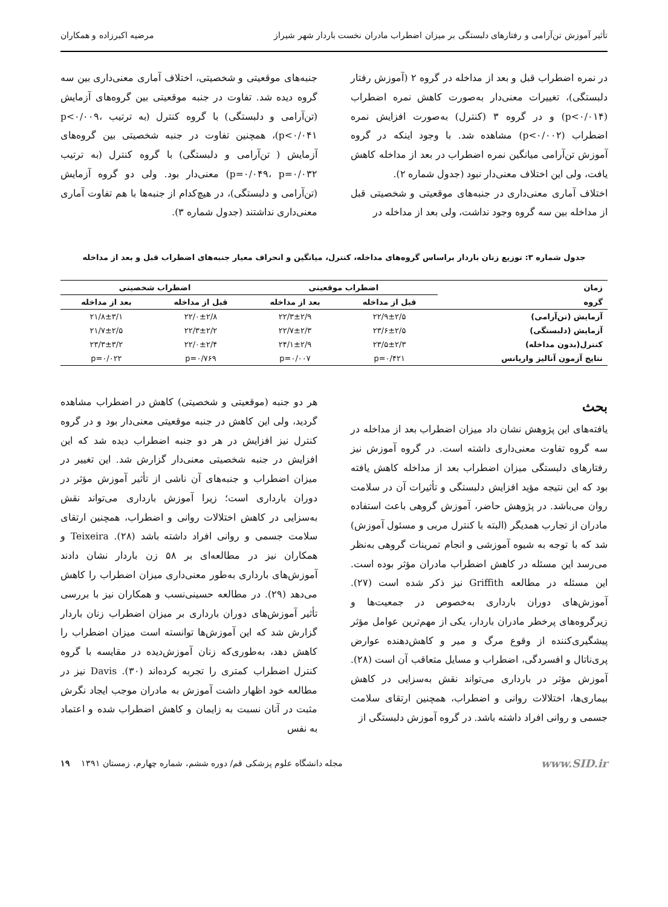تأثیر آموزش تن‌آرامی و رفتارهای دلبستگی بر میزان اضطراب مادران نخست باردار شهر شیراز مرضیه اکبرزاده و همکاران
در نمره اضطراب قبل و بعد از مداخله در گروه ۲ (آموزش رفتار دلبستگی)، تغییرات معنی‌دار به‌صورت کاهش نمره اضطراب (p<۰/۰۱۴) و در گروه ۳ (کنترل) به‌صورت افزایش نمره اضطراب (p<۰/۰۰۲) مشاهده شد. با وجود اینکه در گروه آموزش تن‌آرامی میانگین نمره اضطراب در بعد از مداخله کاهش یافت، ولی این اختلاف معنی‌دار نبود (جدول شماره ۲).
اختلاف آماری معنی‌داری در جنبه‌های موقعیتی و شخصیتی قبل از مداخله بین سه گروه وجود نداشت، ولی بعد از مداخله در
جنبه‌های موقعیتی و شخصیتی، اختلاف آماری معنی‌داری بین سه گروه دیده شد. تفاوت در جنبه موقعیتی بین گروه‌های آزمایش (تن‌آرامی و دلبستگی) با گروه کنترل (به ترتیب p<۰/۰۰۹، p<۰/۰۴۱)، همچنین تفاوت در جنبه شخصیتی بین گروه‌های آزمایش ( تن‌آرامی و دلبستگی) با گروه کنترل (به ترتیب p=۰/۰۴۹، p=۰/۰۳۲) معنی‌دار بود. ولی دو گروه آزمایش (تن‌آرامی و دلبستگی)، در هیچ‌کدام از جنبه‌ها با هم تفاوت آماری معنی‌داری نداشتند (جدول شماره ۳).
جدول شماره ۳: توزیع زنان باردار براساس گروه‌های مداخله، کنترل، میانگین و انحراف معیار جنبه‌های اضطراب قبل و بعد از مداخله
| زمان | اضطراب موقعیتی | | اضطراب شخصیتی | |
| --- | --- | --- | --- | --- |
| گروه | قبل از مداخله | بعد از مداخله | قبل از مداخله | بعد از مداخله |
| آزمایش (تن‌آرامی) | ۲۲/۹±۲/۵ | ۲۲/۳±۲/۹ | ۲۲/۰±۲/۸ | ۲۱/۸±۳/۱ |
| آزمایش (دلبستگی) | ۲۳/۶±۲/۵ | ۲۲/۷±۲/۳ | ۲۲/۳±۲/۲ | ۲۱/۷±۲/۵ |
| کنترل(بدون مداخله) | ۲۳/۵±۲/۳ | ۲۴/۱±۲/۹ | ۲۲/۰±۲/۴ | ۲۳/۳±۳/۲ |
| نتایج آزمون آنالیز واریانس | p=۰/۴۲۱ | p=۰/۰۰۷ | p=۰/۷۶۹ | p=۰/۰۲۲ |
بحث
یافته‌های این پژوهش نشان داد میزان اضطراب بعد از مداخله در سه گروه تفاوت معنی‌داری داشته است. در گروه آموزش نیز رفتارهای دلبستگی میزان اضطراب بعد از مداخله کاهش یافته بود که این نتیجه مؤید افزایش دلبستگی و تأثیرات آن در سلامت روان می‌باشد. در پژوهش حاضر، آموزش گروهی باعث استفاده مادران از تجارب همدیگر (البته با کنترل مربی و مسئول آموزش) شد که با توجه به شیوه آموزشی و انجام تمرینات گروهی به‌نظر می‌رسد این مسئله در کاهش اضطراب مادران مؤثر بوده است. این مسئله در مطالعه Griffith نیز ذکر شده است (۲۷). آموزش‌های دوران بارداری به‌خصوص در جمعیت‌ها و زیرگروه‌های پرخطر مادران باردار، یکی از مهم‌ترین عوامل مؤثر پیشگیری‌کننده از وقوع مرگ و میر و کاهش‌دهنده عوارض پری‌ناتال و افسردگی، اضطراب و مسایل متعاقب آن است (۲۸). آموزش مؤثر در بارداری می‌تواند نقش به‌سزایی در کاهش بیماری‌ها، اختلالات روانی و اضطراب، همچنین ارتقای سلامت جسمی و روانی افراد داشته باشد. در گروه آموزش دلبستگی از
هر دو جنبه (موقعیتی و شخصیتی) کاهش در اضطراب مشاهده گردید، ولی این کاهش در جنبه موقعیتی معنی‌دار بود و در گروه کنترل نیز افزایش در هر دو جنبه اضطراب دیده شد که این افزایش در جنبه شخصیتی معنی‌دار گزارش شد. این تغییر در میزان اضطراب و جنبه‌های آن ناشی از تأثیر آموزش مؤثر در دوران بارداری است؛ زیرا آموزش بارداری می‌تواند نقش به‌سزایی در کاهش اختلالات روانی و اضطراب، همچنین ارتقای سلامت جسمی و روانی افراد داشته باشد (۲۸). Teixeira و همکاران نیز در مطالعه‌ای بر ۵۸ زن باردار نشان دادند آموزش‌های بارداری به‌طور معنی‌داری میزان اضطراب را کاهش می‌دهد (۲۹). در مطالعه حسینی‌نسب و همکاران نیز با بررسی تأثیر آموزش‌های دوران بارداری بر میزان اضطراب زنان باردار گزارش شد که این آموزش‌ها توانسته است میزان اضطراب را کاهش دهد، به‌طوری‌که زنان آموزش‌دیده در مقایسه با گروه کنترل اضطراب کمتری را تجربه کرده‌اند (۳۰). Davis نیز در مطالعه خود اظهار داشت آموزش به مادران موجب ایجاد نگرش مثبت در آنان نسبت به زایمان و کاهش اضطراب شده و اعتماد به نفس
www.SID.ir مجله دانشگاه علوم پزشکی قم/ دوره ششم، شماره چهارم، زمستان ۱۳۹۱ ۱۹